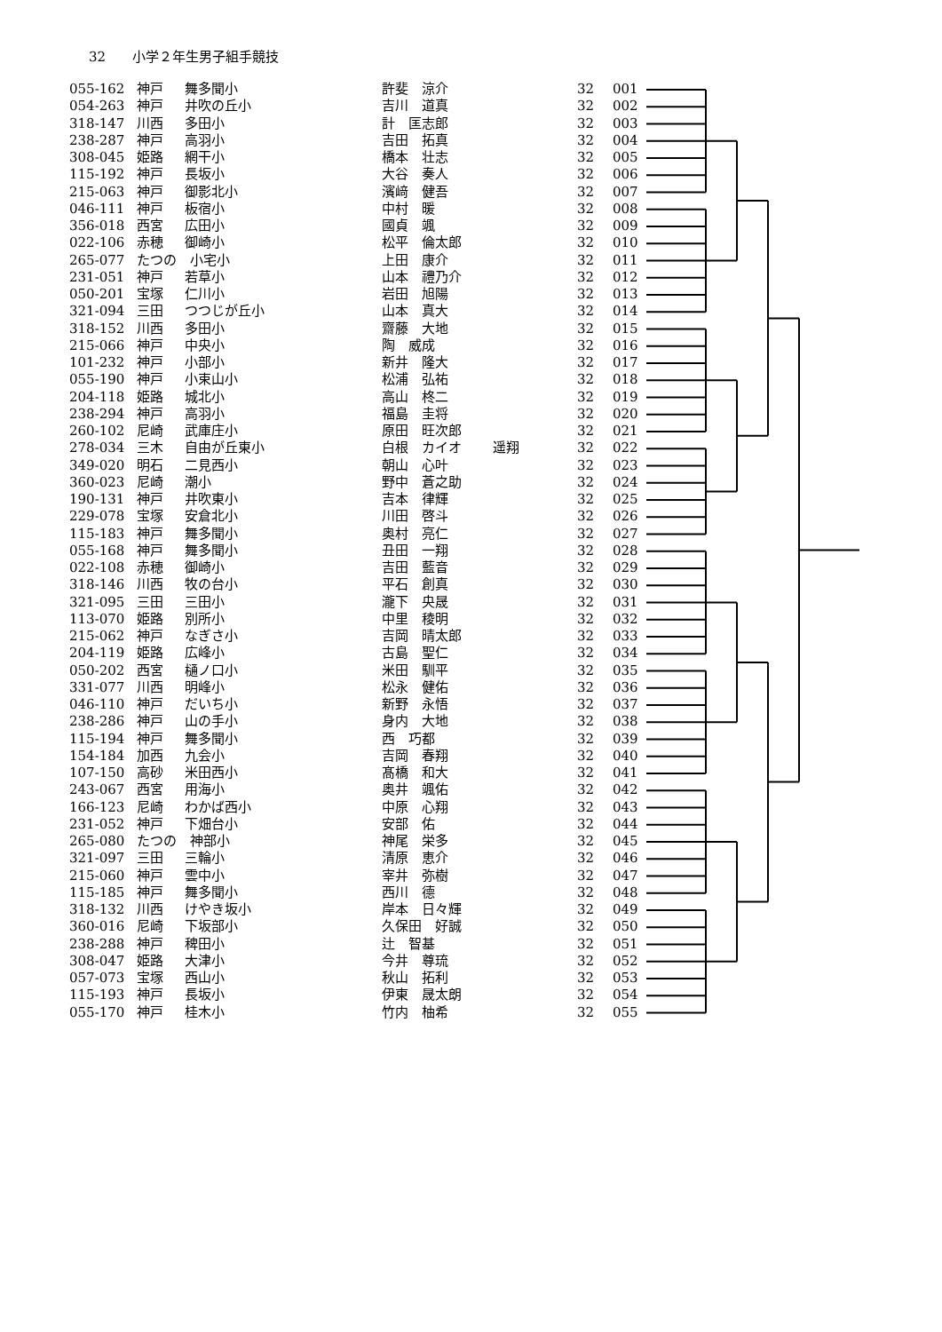32 小学２年生男子組手競技
| 055-162 | 神戸 | 舞多聞小 | 許斐 涼介 | | 32 | 001 |
| 054-263 | 神戸 | 井吹の丘小 | 吉川 道真 | | 32 | 002 |
| 318-147 | 川西 | 多田小 | 計 匡志郎 | | 32 | 003 |
| 238-287 | 神戸 | 高羽小 | 吉田 拓真 | | 32 | 004 |
| 308-045 | 姫路 | 網干小 | 橋本 壮志 | | 32 | 005 |
| 115-192 | 神戸 | 長坂小 | 大谷 奏人 | | 32 | 006 |
| 215-063 | 神戸 | 御影北小 | 濱﨑 健吾 | | 32 | 007 |
| 046-111 | 神戸 | 板宿小 | 中村 暖 | | 32 | 008 |
| 356-018 | 西宮 | 広田小 | 國貞 颯 | | 32 | 009 |
| 022-106 | 赤穂 | 御崎小 | 松平 倫太郎 | | 32 | 010 |
| 265-077 | たつの 小宅小 | | 上田 康介 | | 32 | 011 |
| 231-051 | 神戸 | 若草小 | 山本 禮乃介 | | 32 | 012 |
| 050-201 | 宝塚 | 仁川小 | 岩田 旭陽 | | 32 | 013 |
| 321-094 | 三田 | つつじが丘小 | 山本 真大 | | 32 | 014 |
| 318-152 | 川西 | 多田小 | 齋藤 大地 | | 32 | 015 |
| 215-066 | 神戸 | 中央小 | 陶 威成 | | 32 | 016 |
| 101-232 | 神戸 | 小部小 | 新井 隆大 | | 32 | 017 |
| 055-190 | 神戸 | 小束山小 | 松浦 弘祐 | | 32 | 018 |
| 204-118 | 姫路 | 城北小 | 高山 柊二 | | 32 | 019 |
| 238-294 | 神戸 | 高羽小 | 福島 圭将 | | 32 | 020 |
| 260-102 | 尼崎 | 武庫庄小 | 原田 旺次郎 | | 32 | 021 |
| 278-034 | 三木 | 自由が丘東小 | 白根 カイオ | 遥翔 | 32 | 022 |
| 349-020 | 明石 | 二見西小 | 朝山 心叶 | | 32 | 023 |
| 360-023 | 尼崎 | 潮小 | 野中 蒼之助 | | 32 | 024 |
| 190-131 | 神戸 | 井吹東小 | 吉本 律輝 | | 32 | 025 |
| 229-078 | 宝塚 | 安倉北小 | 川田 啓斗 | | 32 | 026 |
| 115-183 | 神戸 | 舞多聞小 | 奥村 亮仁 | | 32 | 027 |
| 055-168 | 神戸 | 舞多聞小 | 丑田 一翔 | | 32 | 028 |
| 022-108 | 赤穂 | 御崎小 | 吉田 藍音 | | 32 | 029 |
| 318-146 | 川西 | 牧の台小 | 平石 創真 | | 32 | 030 |
| 321-095 | 三田 | 三田小 | 瀧下 央晟 | | 32 | 031 |
| 113-070 | 姫路 | 別所小 | 中里 稜明 | | 32 | 032 |
| 215-062 | 神戸 | なぎさ小 | 吉岡 晴太郎 | | 32 | 033 |
| 204-119 | 姫路 | 広峰小 | 古島 聖仁 | | 32 | 034 |
| 050-202 | 西宮 | 樋ノ口小 | 米田 馴平 | | 32 | 035 |
| 331-077 | 川西 | 明峰小 | 松永 健佑 | | 32 | 036 |
| 046-110 | 神戸 | だいち小 | 新野 永悟 | | 32 | 037 |
| 238-286 | 神戸 | 山の手小 | 身内 大地 | | 32 | 038 |
| 115-194 | 神戸 | 舞多聞小 | 西 巧都 | | 32 | 039 |
| 154-184 | 加西 | 九会小 | 吉岡 春翔 | | 32 | 040 |
| 107-150 | 高砂 | 米田西小 | 髙橋 和大 | | 32 | 041 |
| 243-067 | 西宮 | 用海小 | 奥井 颯佑 | | 32 | 042 |
| 166-123 | 尼崎 | わかば西小 | 中原 心翔 | | 32 | 043 |
| 231-052 | 神戸 | 下畑台小 | 安部 佑 | | 32 | 044 |
| 265-080 | たつの 神部小 | | 神尾 栄多 | | 32 | 045 |
| 321-097 | 三田 | 三輪小 | 清原 恵介 | | 32 | 046 |
| 215-060 | 神戸 | 雲中小 | 宰井 弥樹 | | 32 | 047 |
| 115-185 | 神戸 | 舞多聞小 | 西川 德 | | 32 | 048 |
| 318-132 | 川西 | けやき坂小 | 岸本 日々輝 | | 32 | 049 |
| 360-016 | 尼崎 | 下坂部小 | 久保田 好誠 | | 32 | 050 |
| 238-288 | 神戸 | 稗田小 | 辻 智基 | | 32 | 051 |
| 308-047 | 姫路 | 大津小 | 今井 尊琉 | | 32 | 052 |
| 057-073 | 宝塚 | 西山小 | 秋山 拓利 | | 32 | 053 |
| 115-193 | 神戸 | 長坂小 | 伊東 晟太朗 | | 32 | 054 |
| 055-170 | 神戸 | 桂木小 | 竹内 柚希 | | 32 | 055 |